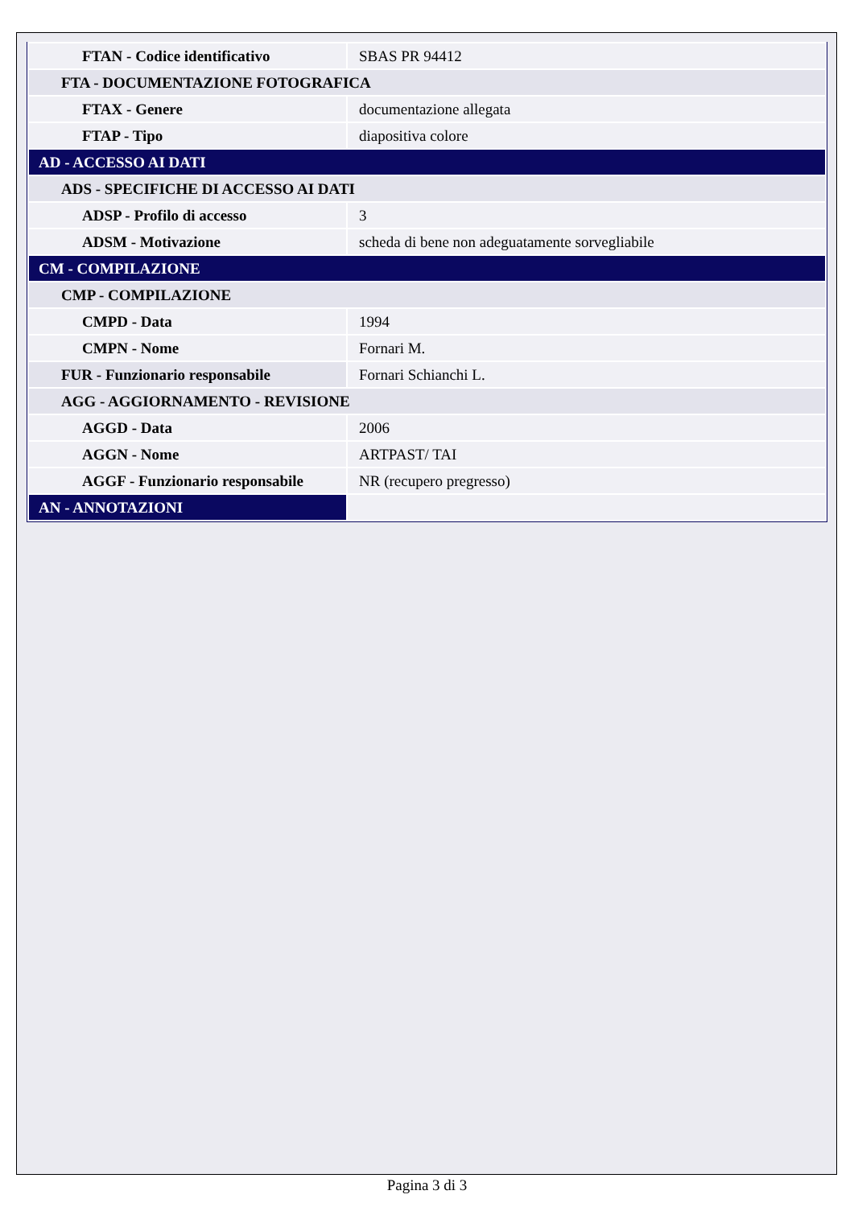| FTAN - Codice identificativo | SBAS PR 94412 |
| FTA - DOCUMENTAZIONE FOTOGRAFICA | |
| FTAX - Genere | documentazione allegata |
| FTAP - Tipo | diapositiva colore |
| AD - ACCESSO AI DATI | |
| ADS - SPECIFICHE DI ACCESSO AI DATI | |
| ADSP - Profilo di accesso | 3 |
| ADSM - Motivazione | scheda di bene non adeguatamente sorvegliabile |
| CM - COMPILAZIONE | |
| CMP - COMPILAZIONE | |
| CMPD - Data | 1994 |
| CMPN - Nome | Fornari M. |
| FUR - Funzionario responsabile | Fornari Schianchi L. |
| AGG - AGGIORNAMENTO - REVISIONE | |
| AGGD - Data | 2006 |
| AGGN - Nome | ARTPAST/ TAI |
| AGGF - Funzionario responsabile | NR (recupero pregresso) |
| AN - ANNOTAZIONI | |
Pagina 3 di 3